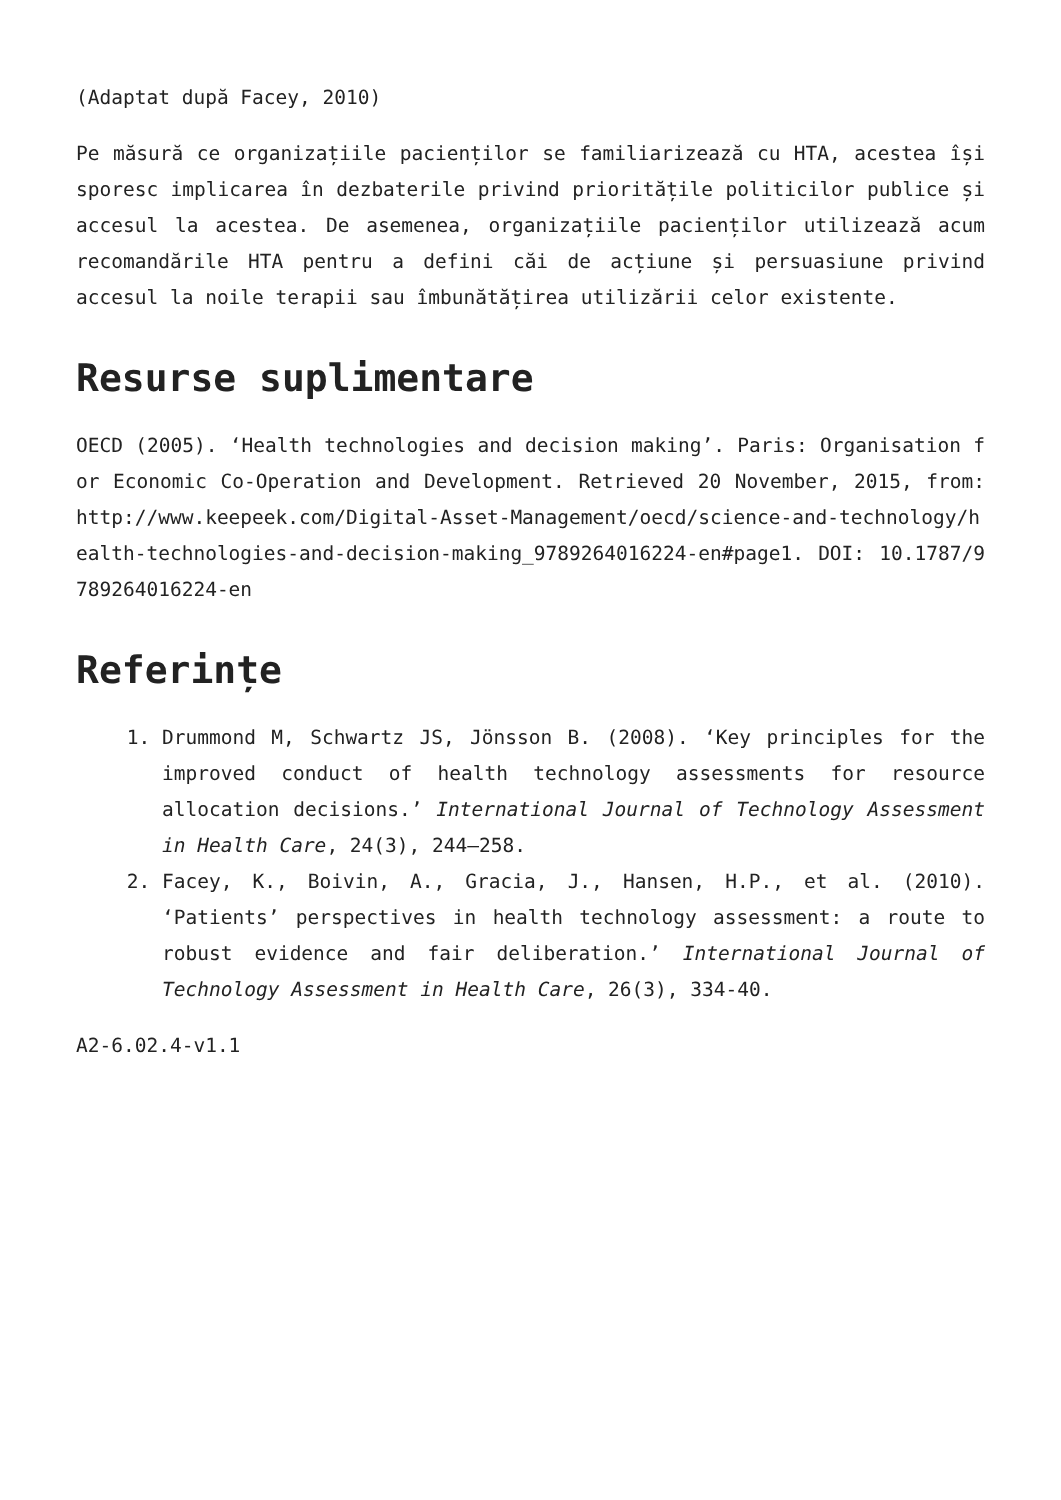(Adaptat după Facey, 2010)
Pe măsură ce organizațiile pacienților se familiarizează cu HTA, acestea își sporesc implicarea în dezbaterile privind prioritățile politicilor publice și accesul la acestea. De asemenea, organizațiile pacienților utilizează acum recomandările HTA pentru a defini căi de acțiune și persuasiune privind accesul la noile terapii sau îmbunătățirea utilizării celor existente.
Resurse suplimentare
OECD (2005). ‘Health technologies and decision making’. Paris: Organisation for Economic Co-Operation and Development. Retrieved 20 November, 2015, from: http://www.keepeek.com/Digital-Asset-Management/oecd/science-and-technology/health-technologies-and-decision-making_9789264016224-en#page1. DOI: 10.1787/9789264016224-en
Referințe
1. Drummond M, Schwartz JS, Jönsson B. (2008). ‘Key principles for the improved conduct of health technology assessments for resource allocation decisions.’ International Journal of Technology Assessment in Health Care, 24(3), 244–258.
2. Facey, K., Boivin, A., Gracia, J., Hansen, H.P., et al. (2010). ‘Patients’ perspectives in health technology assessment: a route to robust evidence and fair deliberation.’ International Journal of Technology Assessment in Health Care, 26(3), 334-40.
A2-6.02.4-v1.1